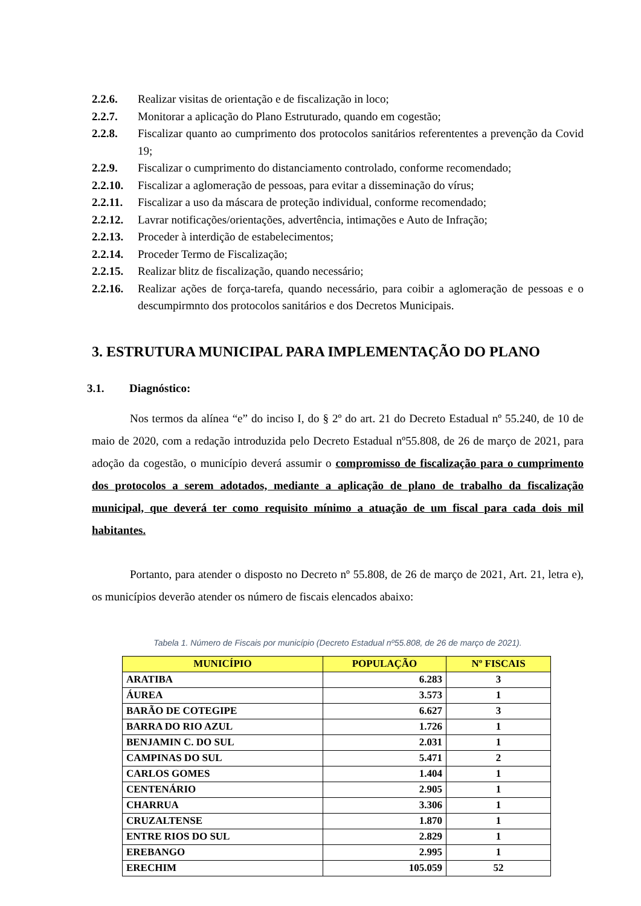2.2.6. Realizar visitas de orientação e de fiscalização in loco;
2.2.7. Monitorar a aplicação do Plano Estruturado, quando em cogestão;
2.2.8. Fiscalizar quanto ao cumprimento dos protocolos sanitários referententes a prevenção da Covid 19;
2.2.9. Fiscalizar o cumprimento do distanciamento controlado, conforme recomendado;
2.2.10. Fiscalizar a aglomeração de pessoas, para evitar a disseminação do vírus;
2.2.11. Fiscalizar a uso da máscara de proteção individual, conforme recomendado;
2.2.12. Lavrar notificações/orientações, advertência, intimações e Auto de Infração;
2.2.13. Proceder à interdição de estabelecimentos;
2.2.14. Proceder Termo de Fiscalização;
2.2.15. Realizar blitz de fiscalização, quando necessário;
2.2.16. Realizar ações de força-tarefa, quando necessário, para coibir a aglomeração de pessoas e o descumpirmnto dos protocolos sanitários e dos Decretos Municipais.
3. ESTRUTURA MUNICIPAL PARA IMPLEMENTAÇÃO DO PLANO
3.1. Diagnóstico:
Nos termos da alínea “e” do inciso I, do § 2º do art. 21 do Decreto Estadual nº 55.240, de 10 de maio de 2020, com a redação introduzida pelo Decreto Estadual nº55.808, de 26 de março de 2021, para adoção da cogestão, o município deverá assumir o compromisso de fiscalização para o cumprimento dos protocolos a serem adotados, mediante a aplicação de plano de trabalho da fiscalização municipal, que deverá ter como requisito mínimo a atuação de um fiscal para cada dois mil habitantes.
Portanto, para atender o disposto no Decreto nº 55.808, de 26 de março de 2021, Art. 21, letra e), os municípios deverão atender os número de fiscais elencados abaixo:
Tabela 1. Número de Fiscais por município (Decreto Estadual nº55.808, de 26 de março de 2021).
| MUNICÍPIO | POPULAÇÃO | Nº FISCAIS |
| --- | --- | --- |
| ARATIBA | 6.283 | 3 |
| ÁUREA | 3.573 | 1 |
| BARÃO DE COTEGIPE | 6.627 | 3 |
| BARRA DO RIO AZUL | 1.726 | 1 |
| BENJAMIN C. DO SUL | 2.031 | 1 |
| CAMPINAS DO SUL | 5.471 | 2 |
| CARLOS GOMES | 1.404 | 1 |
| CENTENÁRIO | 2.905 | 1 |
| CHARRUA | 3.306 | 1 |
| CRUZALTENSE | 1.870 | 1 |
| ENTRE RIOS DO SUL | 2.829 | 1 |
| EREBANGO | 2.995 | 1 |
| ERECHIM | 105.059 | 52 |